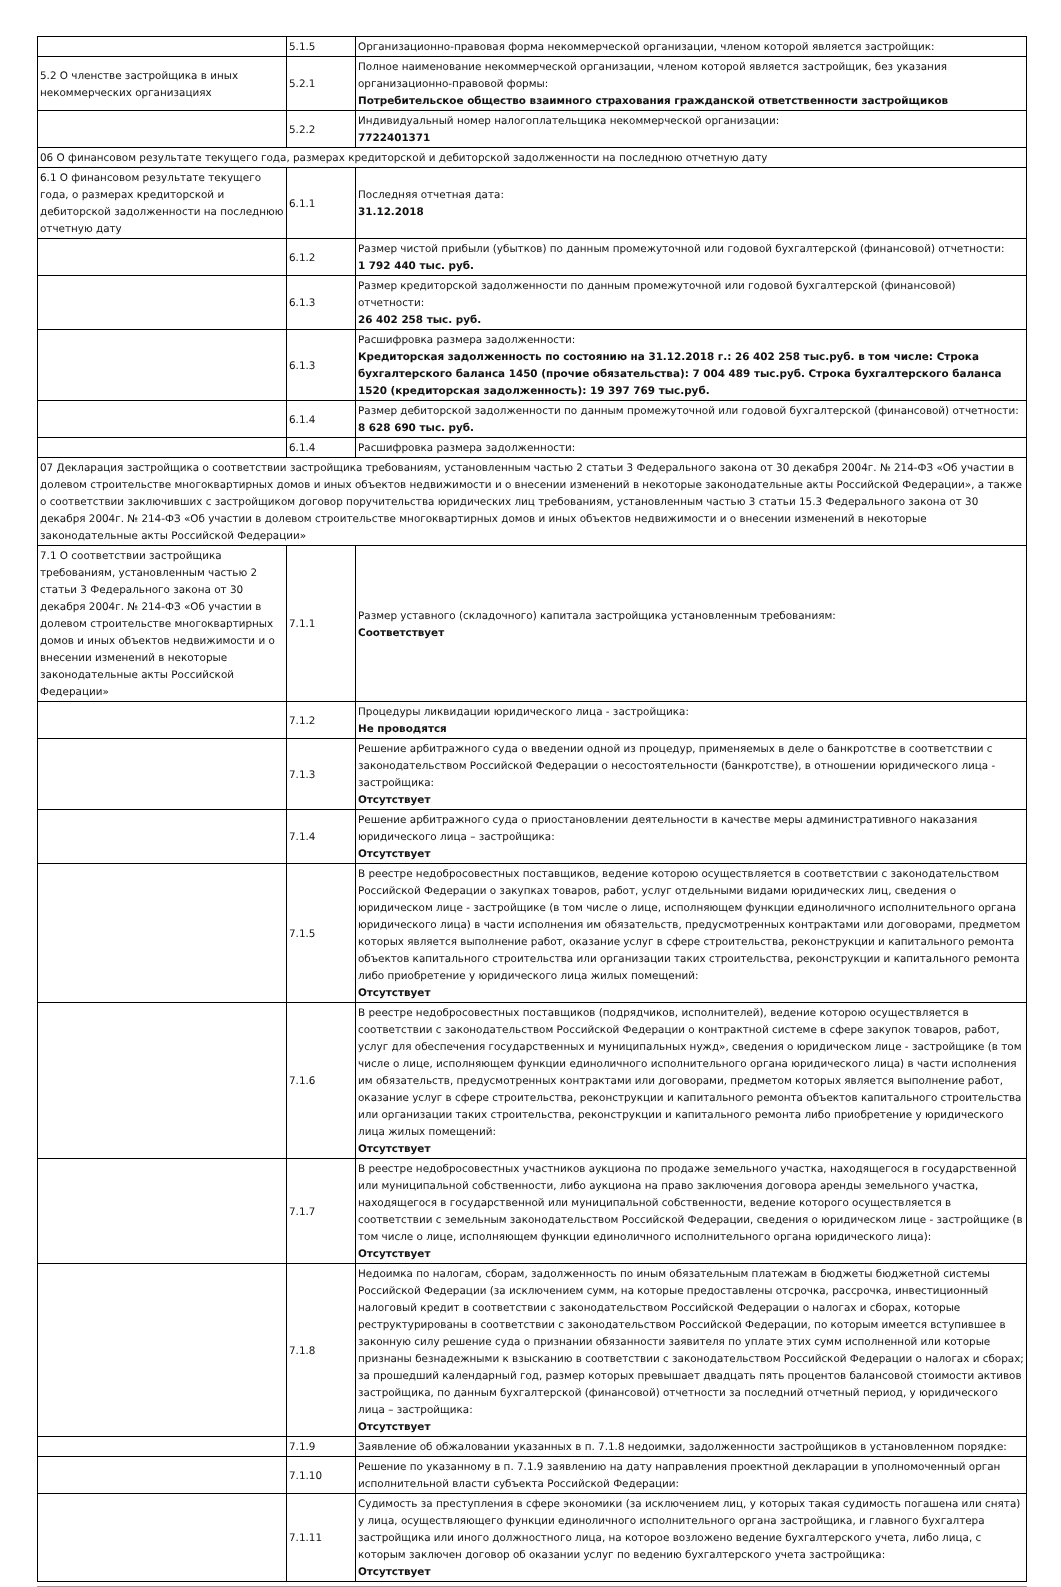| | 5.1.5 | Организационно-правовая форма некоммерческой организации, членом которой является застройщик: |
| 5.2 О членстве застройщика в иных некоммерческих организациях | 5.2.1 | Полное наименование некоммерческой организации, членом которой является застройщик, без указания организационно-правовой формы: Потребительское общество взаимного страхования гражданской ответственности застройщиков |
| | 5.2.2 | Индивидуальный номер налогоплательщика некоммерческой организации: 7722401371 |
| 06 О финансовом результате текущего года, размерах кредиторской и дебиторской задолженности на последнюю отчетную дату | | |
| 6.1 О финансовом результате текущего года, о размерах кредиторской и дебиторской задолженности на последнюю отчетную дату | 6.1.1 | Последняя отчетная дата: 31.12.2018 |
| | 6.1.2 | Размер чистой прибыли (убытков) по данным промежуточной или годовой бухгалтерской (финансовой) отчетности: 1 792 440 тыс. руб. |
| | 6.1.3 | Размер кредиторской задолженности по данным промежуточной или годовой бухгалтерской (финансовой) отчетности: 26 402 258 тыс. руб. |
| | 6.1.3 | Расшифровка размера задолженности: Кредиторская задолженность по состоянию на 31.12.2018 г.: 26 402 258 тыс.руб. в том числе: Строка бухгалтерского баланса 1450 (прочие обязательства): 7 004 489 тыс.руб. Строка бухгалтерского баланса 1520 (кредиторская задолженность): 19 397 769 тыс.руб. |
| | 6.1.4 | Размер дебиторской задолженности по данным промежуточной или годовой бухгалтерской (финансовой) отчетности: 8 628 690 тыс. руб. |
| | 6.1.4 | Расшифровка размера задолженности: |
| 07 Декларация застройщика о соответствии застройщика требованиям, установленным частью 2 статьи 3 Федерального закона от 30 декабря 2004г. № 214-ФЗ «Об участии в долевом строительстве многоквартирных домов и иных объектов недвижимости и о внесении изменений в некоторые законодательные акты Российской Федерации», а также о соответствии заключивших с застройщиком договор поручительства юридических лиц требованиям, установленным частью 3 статьи 15.3 Федерального закона от 30 декабря 2004г. № 214-ФЗ «Об участии в долевом строительстве многоквартирных домов и иных объектов недвижимости и о внесении изменений в некоторые законодательные акты Российской Федерации» | | |
| 7.1 О соответствии застройщика требованиям, установленным частью 2 статьи 3 Федерального закона от 30 декабря 2004г. № 214-ФЗ «Об участии в долевом строительстве многоквартирных домов и иных объектов недвижимости и о внесении изменений в некоторые законодательные акты Российской Федерации» | 7.1.1 | Размер уставного (складочного) капитала застройщика установленным требованиям: Соответствует |
| | 7.1.2 | Процедуры ликвидации юридического лица - застройщика: Не проводятся |
| | 7.1.3 | Решение арбитражного суда о введении одной из процедур, применяемых в деле о банкротстве в соответствии с законодательством Российской Федерации о несостоятельности (банкротстве), в отношении юридического лица - застройщика: Отсутствует |
| | 7.1.4 | Решение арбитражного суда о приостановлении деятельности в качестве меры административного наказания юридического лица – застройщика: Отсутствует |
| | 7.1.5 | В реестре недобросовестных поставщиков, ведение которою осуществляется в соответствии с законодательством Российской Федерации о закупках товаров, работ, услуг отдельными видами юридических лиц, сведения о юридическом лице - застройщике (в том числе о лице, исполняющем функции единоличного исполнительного органа юридического лица) в части исполнения им обязательств, предусмотренных контрактами или договорами, предметом которых является выполнение работ, оказание услуг в сфере строительства, реконструкции и капитального ремонта объектов капитального строительства или организации таких строительства, реконструкции и капитального ремонта либо приобретение у юридического лица жилых помещений: Отсутствует |
| | 7.1.6 | В реестре недобросовестных поставщиков (подрядчиков, исполнителей), ведение которою осуществляется в соответствии с законодательством Российской Федерации о контрактной системе в сфере закупок товаров, работ, услуг для обеспечения государственных и муниципальных нужд», сведения о юридическом лице - застройщике (в том числе о лице, исполняющем функции единоличного исполнительного органа юридического лица) в части исполнения им обязательств, предусмотренных контрактами или договорами, предметом которых является выполнение работ, оказание услуг в сфере строительства, реконструкции и капитального ремонта объектов капитального строительства или организации таких строительства, реконструкции и капитального ремонта либо приобретение у юридического лица жилых помещений: Отсутствует |
| | 7.1.7 | В реестре недобросовестных участников аукциона по продаже земельного участка, находящегося в государственной или муниципальной собственности, либо аукциона на право заключения договора аренды земельного участка, находящегося в государственной или муниципальной собственности, ведение которого осуществляется в соответствии с земельным законодательством Российской Федерации, сведения о юридическом лице - застройщике (в том числе о лице, исполняющем функции единоличного исполнительного органа юридического лица): Отсутствует |
| | 7.1.8 | Недоимка по налогам, сборам, задолженность по иным обязательным платежам в бюджеты бюджетной системы Российской Федерации (за исключением сумм, на которые предоставлены отсрочка, рассрочка, инвестиционный налоговый кредит в соответствии с законодательством Российской Федерации о налогах и сборах, которые реструктурированы в соответствии с законодательством Российской Федерации, по которым имеется вступившее в законную силу решение суда о признании обязанности заявителя по уплате этих сумм исполненной или которые признаны безнадежными к взысканию в соответствии с законодательством Российской Федерации о налогах и сборах; за прошедший календарный год, размер которых превышает двадцать пять процентов балансовой стоимости активов застройщика, по данным бухгалтерской (финансовой) отчетности за последний отчетный период, у юридического лица – застройщика: Отсутствует |
| | 7.1.9 | Заявление об обжаловании указанных в п. 7.1.8 недоимки, задолженности застройщиков в установленном порядке: |
| | 7.1.10 | Решение по указанному в п. 7.1.9 заявлению на дату направления проектной декларации в уполномоченный орган исполнительной власти субъекта Российской Федерации: |
| | 7.1.11 | Судимость за преступления в сфере экономики (за исключением лиц, у которых такая судимость погашена или снята) у лица, осуществляющего функции единоличного исполнительного органа застройщика, и главного бухгалтера застройщика или иного должностного лица, на которое возложено ведение бухгалтерского учета, либо лица, с которым заключен договор об оказании услуг по ведению бухгалтерского учета застройщика: Отсутствует |